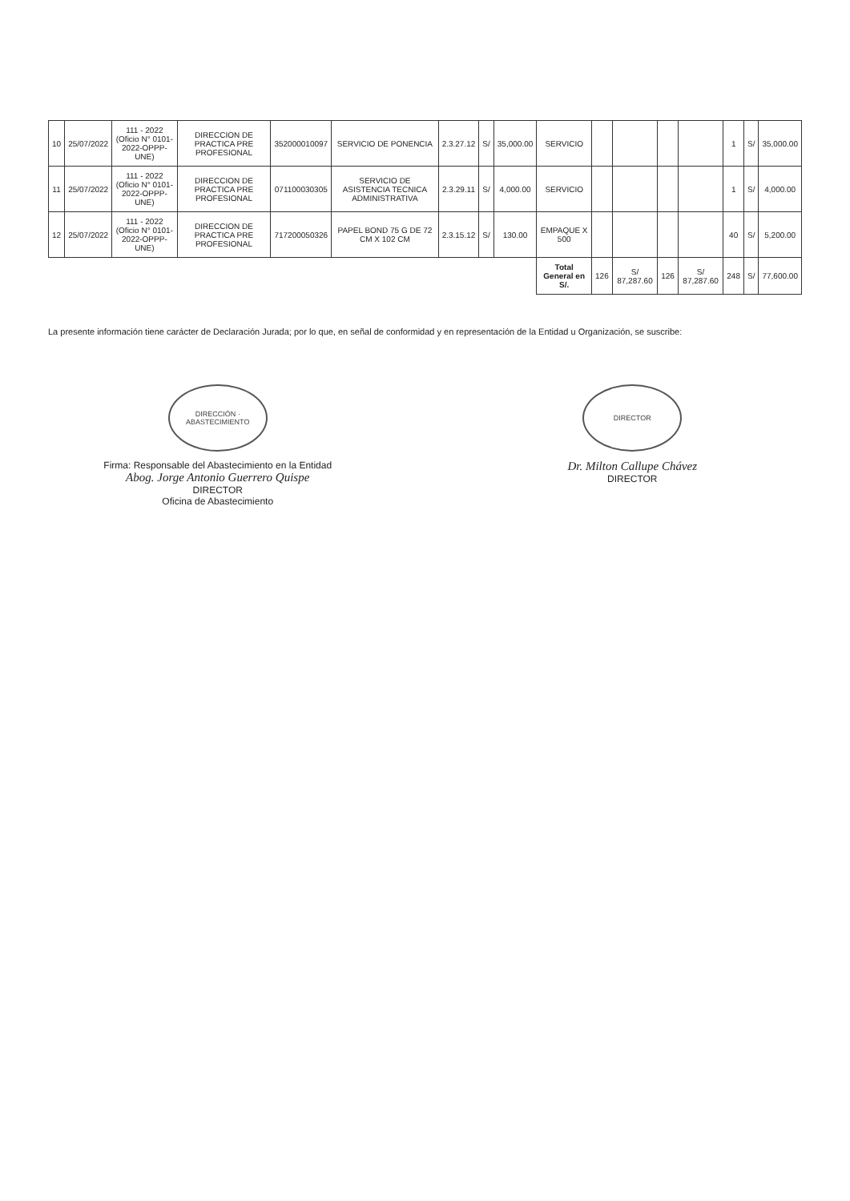| 10 | 25/07/2022 | 111 - 2022 (Oficio N° 0101-2022-OPPP-UNE) | DIRECCION DE PRACTICA PRE PROFESIONAL | 352000010097 | SERVICIO DE PONENCIA | 2.3.27.12 | S/ | 35,000.00 | SERVICIO | | | | | 1 | S/ | 35,000.00 |
| 11 | 25/07/2022 | 111 - 2022 (Oficio N° 0101-2022-OPPP-UNE) | DIRECCION DE PRACTICA PRE PROFESIONAL | 071100030305 | SERVICIO DE ASISTENCIA TECNICA ADMINISTRATIVA | 2.3.29.11 | S/ | 4,000.00 | SERVICIO | | | | | 1 | S/ | 4,000.00 |
| 12 | 25/07/2022 | 111 - 2022 (Oficio N° 0101-2022-OPPP-UNE) | DIRECCION DE PRACTICA PRE PROFESIONAL | 717200050326 | PAPEL BOND 75 G DE 72 CM X 102 CM | 2.3.15.12 | S/ | 130.00 | EMPAQUE X 500 | | | | | 40 | S/ | 5,200.00 |
| | | | | | | | | | Total General en S/. | 126 | S/ 87,287.60 | 126 | S/ 87,287.60 | 248 | S/ | 77,600.00 |
La presente información tiene carácter de Declaración Jurada; por lo que, en señal de conformidad y en representación de la Entidad u Organización, se suscribe:
DIRECCIÓN · ABASTECIMIENTO
Firma: Responsable del Abastecimiento en la Entidad
Abog. Jorge Antonio Guerrero Quispe
DIRECTOR
Oficina de Abastecimiento
DIRECTOR
Dr. Milton Callupe Chávez
DIRECTOR